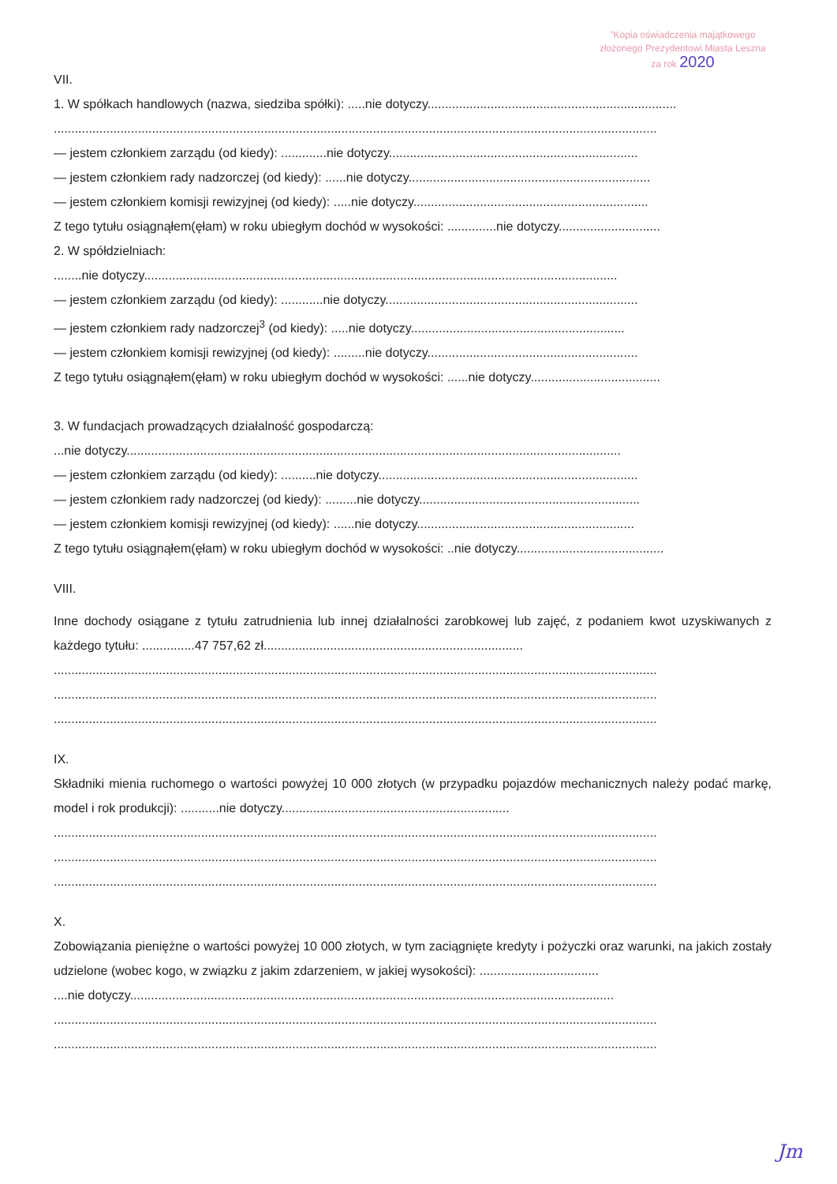"Kopia oświadczenia majątkowego
złożonego Prezydentowi Miasta Leszna
za rok 2020
VII.
1. W spółkach handlowych (nazwa, siedziba spółki): .....nie dotyczy.......................................................................
............................................................................................................................................................................
— jestem członkiem zarządu (od kiedy): .............nie dotyczy.......................................................................
— jestem członkiem rady nadzorczej (od kiedy): ......nie dotyczy.....................................................................
— jestem członkiem komisji rewizyjnej (od kiedy): .....nie dotyczy...................................................................
Z tego tytułu osiągnąłem(ęłam) w roku ubiegłym dochód w wysokości: ..............nie dotyczy.............................
2. W spółdzielniach:
........nie dotyczy.......................................................................................................................................
— jestem członkiem zarządu (od kiedy): ............nie dotyczy........................................................................
— jestem członkiem rady nadzorczej<sup>3</sup> (od kiedy): .....nie dotyczy.............................................................
— jestem członkiem komisji rewizyjnej (od kiedy): .........nie dotyczy............................................................
Z tego tytułu osiągnąłem(ęłam) w roku ubiegłym dochód w wysokości: ......nie dotyczy.....................................
3. W fundacjach prowadzących działalność gospodarczą:
...nie dotyczy.............................................................................................................................................
— jestem członkiem zarządu (od kiedy): ..........nie dotyczy..........................................................................
— jestem członkiem rady nadzorczej (od kiedy): .........nie dotyczy...............................................................
— jestem członkiem komisji rewizyjnej (od kiedy): ......nie dotyczy..............................................................
Z tego tytułu osiągnąłem(ęłam) w roku ubiegłym dochód w wysokości: ..nie dotyczy..........................................
VIII.
Inne dochody osiągane z tytułu zatrudnienia lub innej działalności zarobkowej lub zajęć, z podaniem kwot uzyskiwanych z każdego tytułu: ...............47 757,62 zł..........................................................................
............................................................................................................................................................................
............................................................................................................................................................................
............................................................................................................................................................................
IX.
Składniki mienia ruchomego o wartości powyżej 10 000 złotych (w przypadku pojazdów mechanicznych należy podać markę, model i rok produkcji): ...........nie dotyczy.................................................................
............................................................................................................................................................................
............................................................................................................................................................................
............................................................................................................................................................................
X.
Zobowiązania pieniężne o wartości powyżej 10 000 złotych, w tym zaciągnięte kredyty i pożyczki oraz warunki, na jakich zostały udzielone (wobec kogo, w związku z jakim zdarzeniem, w jakiej wysokości): ..................................
....nie dotyczy..........................................................................................................................................
............................................................................................................................................................................
............................................................................................................................................................................
Jm